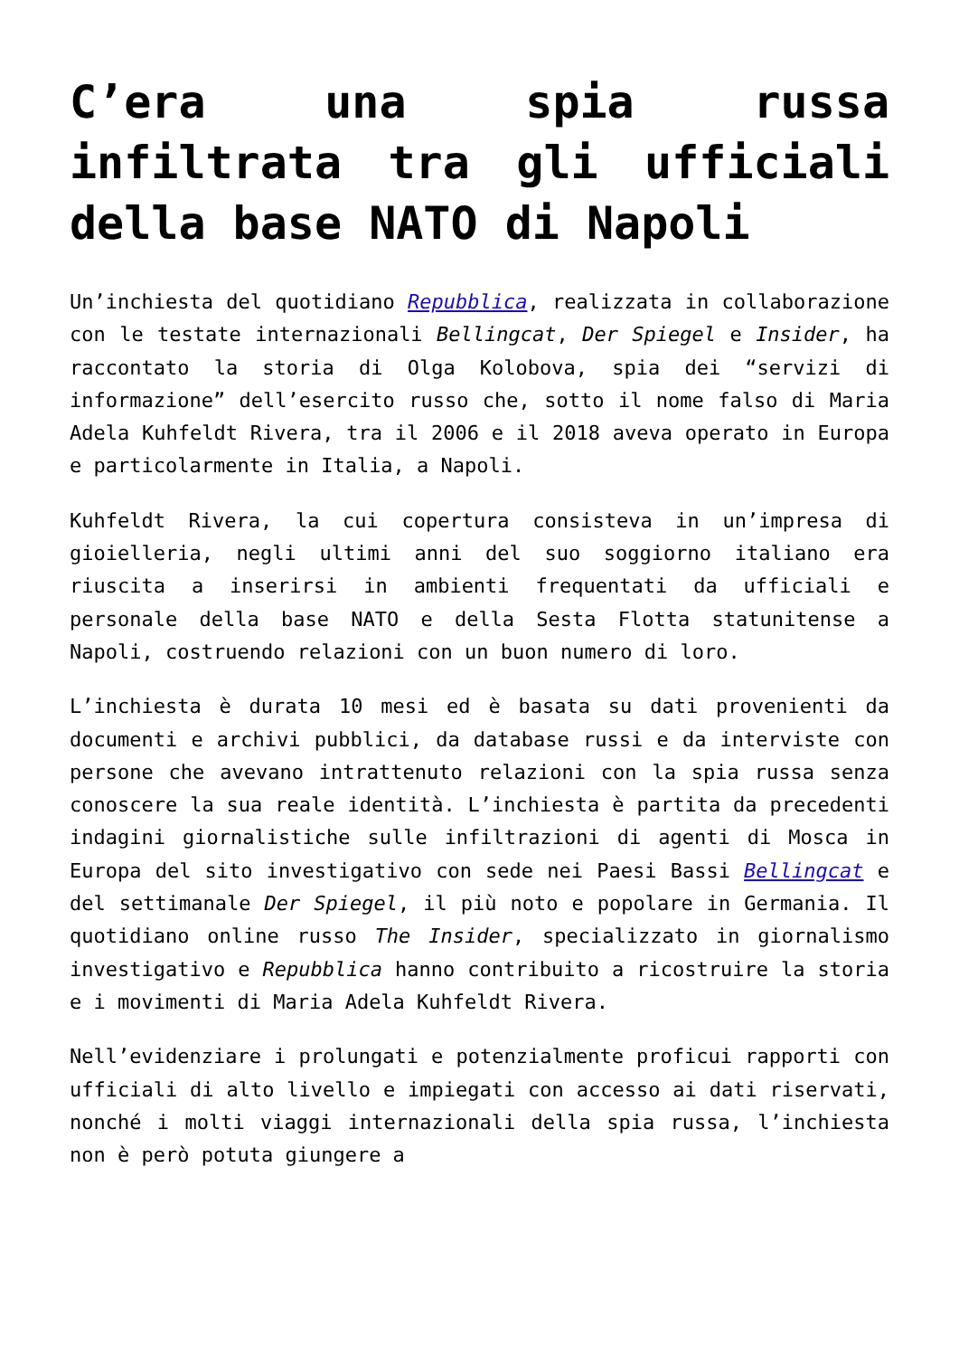C’era una spia russa infiltrata tra gli ufficiali della base NATO di Napoli
Un’inchiesta del quotidiano Repubblica, realizzata in collaborazione con le testate internazionali Bellingcat, Der Spiegel e Insider, ha raccontato la storia di Olga Kolobova, spia dei “servizi di informazione” dell’esercito russo che, sotto il nome falso di Maria Adela Kuhfeldt Rivera, tra il 2006 e il 2018 aveva operato in Europa e particolarmente in Italia, a Napoli.
Kuhfeldt Rivera, la cui copertura consisteva in un’impresa di gioielleria, negli ultimi anni del suo soggiorno italiano era riuscita a inserirsi in ambienti frequentati da ufficiali e personale della base NATO e della Sesta Flotta statunitense a Napoli, costruendo relazioni con un buon numero di loro.
L’inchiesta è durata 10 mesi ed è basata su dati provenienti da documenti e archivi pubblici, da database russi e da interviste con persone che avevano intrattenuto relazioni con la spia russa senza conoscere la sua reale identità. L’inchiesta è partita da precedenti indagini giornalistiche sulle infiltrazioni di agenti di Mosca in Europa del sito investigativo con sede nei Paesi Bassi Bellingcat e del settimanale Der Spiegel, il più noto e popolare in Germania. Il quotidiano online russo The Insider, specializzato in giornalismo investigativo e Repubblica hanno contribuito a ricostruire la storia e i movimenti di Maria Adela Kuhfeldt Rivera.
Nell’evidenziare i prolungati e potenzialmente proficui rapporti con ufficiali di alto livello e impiegati con accesso ai dati riservati, nonché i molti viaggi internazionali della spia russa, l’inchiesta non è però potuta giungere a